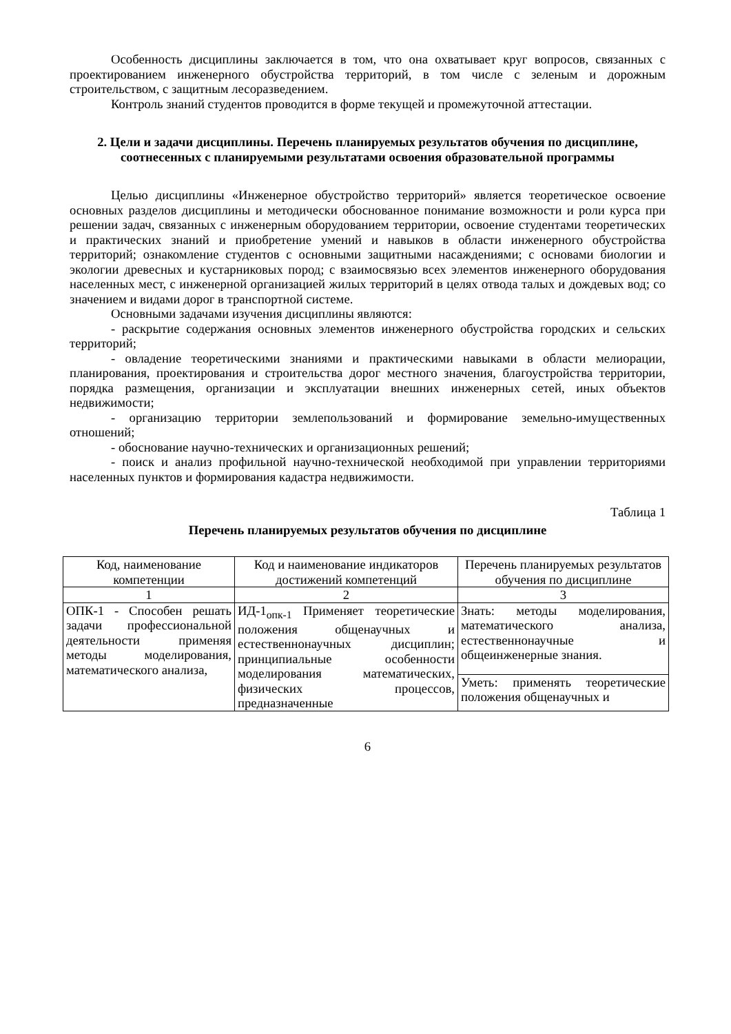Особенность дисциплины заключается в том, что она охватывает круг вопросов, связанных с проектированием инженерного обустройства территорий, в том числе с зеленым и дорожным строительством, с защитным лесоразведением.
Контроль знаний студентов проводится в форме текущей и промежуточной аттестации.
2. Цели и задачи дисциплины. Перечень планируемых результатов обучения по дисциплине, соотнесенных с планируемыми результатами освоения образовательной программы
Целью дисциплины «Инженерное обустройство территорий» является теоретическое освоение основных разделов дисциплины и методически обоснованное понимание возможности и роли курса при решении задач, связанных с инженерным оборудованием территории, освоение студентами теоретических и практических знаний и приобретение умений и навыков в области инженерного обустройства территорий; ознакомление студентов с основными защитными насаждениями; с основами биологии и экологии древесных и кустарниковых пород; с взаимосвязью всех элементов инженерного оборудования населенных мест, с инженерной организацией жилых территорий в целях отвода талых и дождевых вод; со значением и видами дорог в транспортной системе.
Основными задачами изучения дисциплины являются:
- раскрытие содержания основных элементов инженерного обустройства городских и сельских территорий;
- овладение теоретическими знаниями и практическими навыками в области мелиорации, планирования, проектирования и строительства дорог местного значения, благоустройства территории, порядка размещения, организации и эксплуатации внешних инженерных сетей, иных объектов недвижимости;
- организацию территории землепользований и формирование земельно-имущественных отношений;
- обоснование научно-технических и организационных решений;
- поиск и анализ профильной научно-технической необходимой при управлении территориями населенных пунктов и формирования кадастра недвижимости.
Таблица 1
Перечень планируемых результатов обучения по дисциплине
| Код, наименование компетенции | Код и наименование индикаторов достижений компетенций | Перечень планируемых результатов обучения по дисциплине |
| --- | --- | --- |
| 1 | 2 | 3 |
| ОПК-1 - Способен решать задачи профессиональной деятельности применяя методы моделирования, математического анализа, | ИД-1<sub>опк-1</sub> Применяет теоретические положения общенаучных и естественнонаучных дисциплин; принципиальные особенности моделирования математических, физических процессов, предназначенные | Знать: методы моделирования, математического анализа, естественнонаучные и общеинженерные знания. |
| | | Уметь: применять теоретические положения общенаучных и |
6